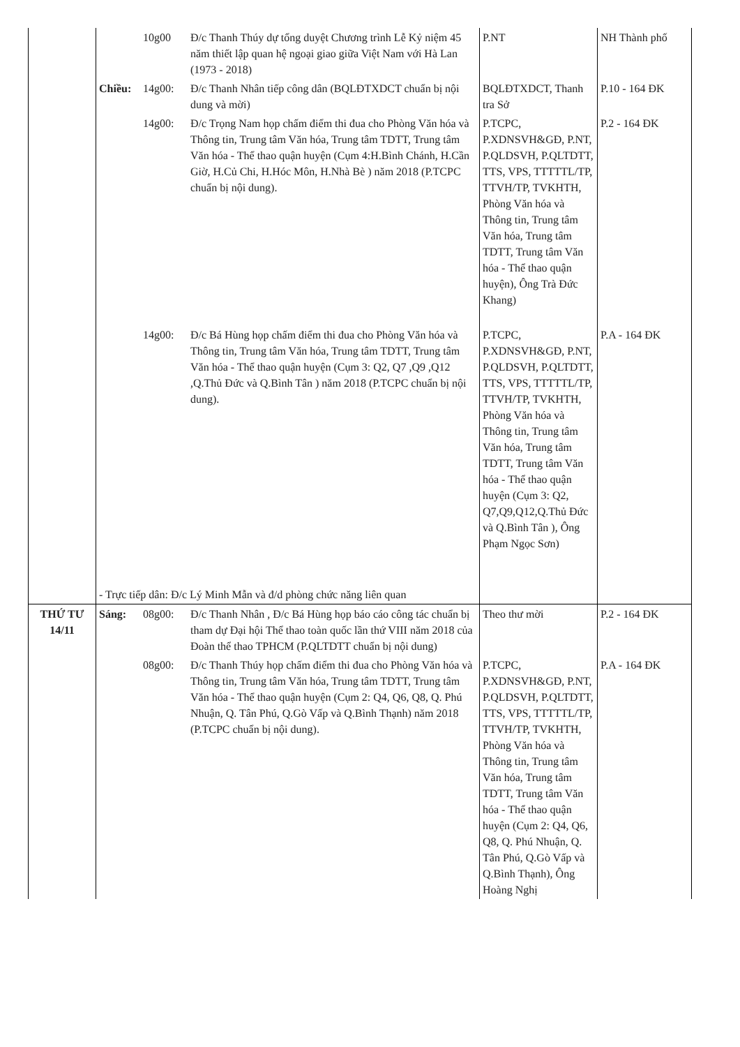| | | 10g00 | Đ/c Thanh Thúy dự tổng duyệt Chương trình Lễ Kỷ niệm 45 năm thiết lập quan hệ ngoại giao giữa Việt Nam với Hà Lan (1973 - 2018) | P.NT | NH Thành phố |
| | Chiều: | 14g00: | Đ/c Thanh Nhân tiếp công dân (BQLĐTXDCT chuẩn bị nội dung và mời) | BQLĐTXDCT, Thanh tra Sở | P.10 - 164 ĐK |
| | | 14g00: | Đ/c Trọng Nam họp chấm điểm thi đua cho Phòng Văn hóa và Thông tin, Trung tâm Văn hóa, Trung tâm TDTT, Trung tâm Văn hóa - Thể thao quận huyện (Cụm 4:H.Bình Chánh, H.Cần Giờ, H.Củ Chi, H.Hóc Môn, H.Nhà Bè ) năm 2018 (P.TCPC chuẩn bị nội dung). | P.TCPC, P.XDNSVH&GĐ, P.NT, P.QLDSVH, P.QLTDTT, TTS, VPS, TTTTTL/TP, TTVH/TP, TVKHTH, Phòng Văn hóa và Thông tin, Trung tâm Văn hóa, Trung tâm TDTT, Trung tâm Văn hóa - Thể thao quận huyện), Ông Trà Đức Khang) | P.2 - 164 ĐK |
| | | 14g00: | Đ/c Bá Hùng họp chấm điểm thi đua cho Phòng Văn hóa và Thông tin, Trung tâm Văn hóa, Trung tâm TDTT, Trung tâm Văn hóa - Thể thao quận huyện (Cụm 3: Q2, Q7 ,Q9 ,Q12 ,Q.Thủ Đức và Q.Bình Tân ) năm 2018 (P.TCPC chuẩn bị nội dung). | P.TCPC, P.XDNSVH&GĐ, P.NT, P.QLDSVH, P.QLTDTT, TTS, VPS, TTTTTL/TP, TTVH/TP, TVKHTH, Phòng Văn hóa và Thông tin, Trung tâm Văn hóa, Trung tâm TDTT, Trung tâm Văn hóa - Thể thao quận huyện (Cụm 3: Q2, Q7,Q9,Q12,Q.Thủ Đức và Q.Bình Tân ), Ông Phạm Ngọc Sơn) | P.A - 164 ĐK |
| | - Trực tiếp dân: Đ/c Lý Minh Mẫn và đ/d phòng chức năng liên quan | | | | |
| THỨ TƯ 14/11 | Sáng: | 08g00: | Đ/c Thanh Nhân , Đ/c Bá Hùng họp báo cáo công tác chuẩn bị tham dự Đại hội Thể thao toàn quốc lần thứ VIII năm 2018 của Đoàn thể thao TPHCM (P.QLTDTT chuẩn bị nội dung) | Theo thư mời | P.2 - 164 ĐK |
| | | 08g00: | Đ/c Thanh Thúy họp chấm điểm thi đua cho Phòng Văn hóa và Thông tin, Trung tâm Văn hóa, Trung tâm TDTT, Trung tâm Văn hóa - Thể thao quận huyện (Cụm 2: Q4, Q6, Q8, Q. Phú Nhuận, Q. Tân Phú, Q.Gò Vấp và Q.Bình Thạnh) năm 2018 (P.TCPC chuẩn bị nội dung). | P.TCPC, P.XDNSVH&GĐ, P.NT, P.QLDSVH, P.QLTDTT, TTS, VPS, TTTTTL/TP, TTVH/TP, TVKHTH, Phòng Văn hóa và Thông tin, Trung tâm Văn hóa, Trung tâm TDTT, Trung tâm Văn hóa - Thể thao quận huyện (Cụm 2: Q4, Q6, Q8, Q. Phú Nhuận, Q. Tân Phú, Q.Gò Vấp và Q.Bình Thạnh), Ông Hoàng Nghị | P.A - 164 ĐK |